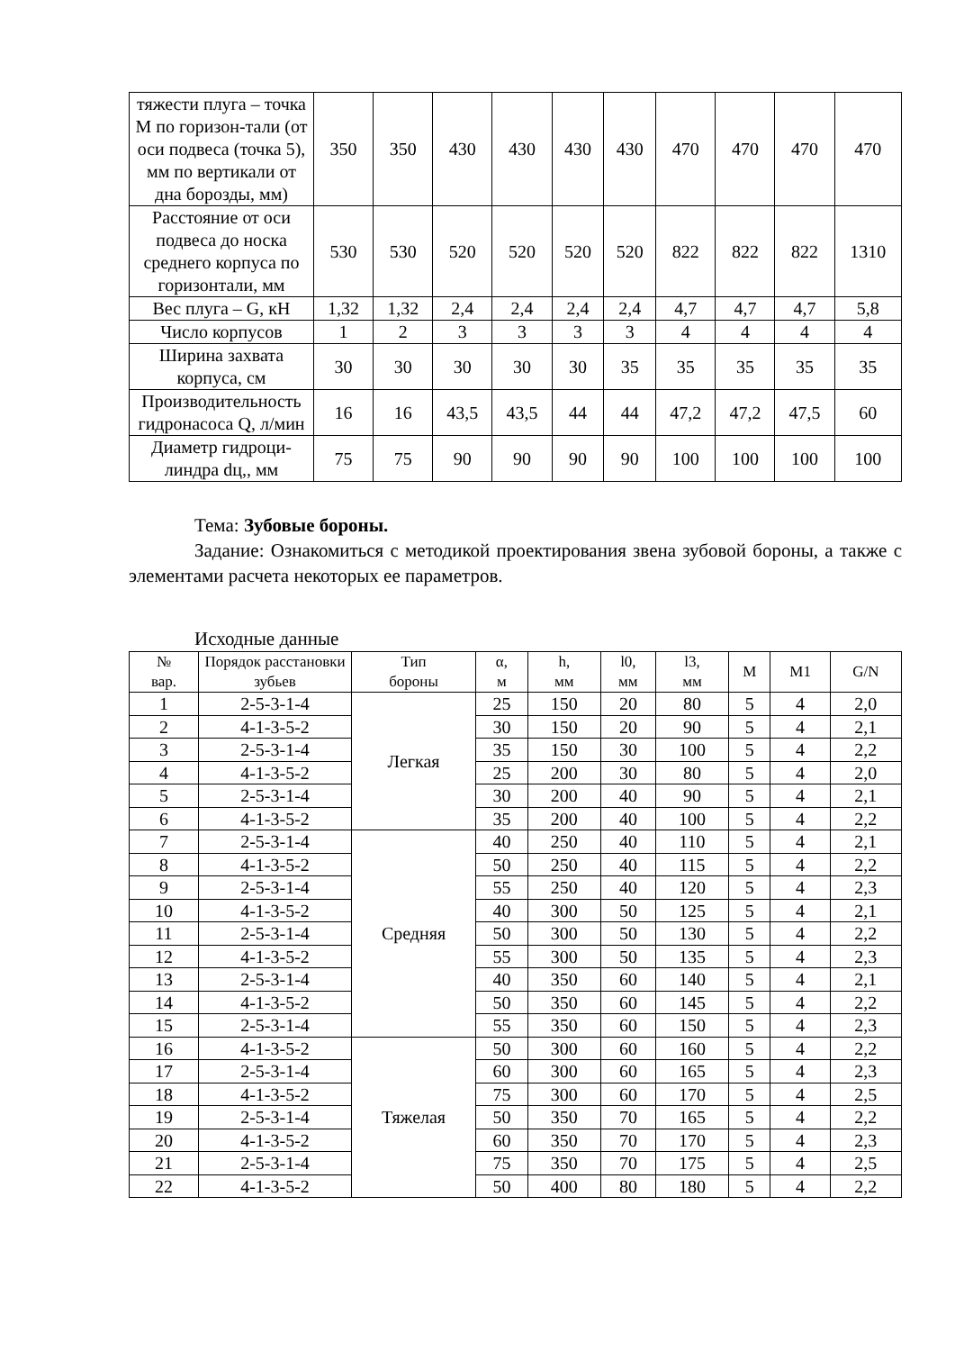| тяжести плуга – точка М по горизон-тали (от оси подвеса (точка 5), мм по вертикали от дна борозды, мм) | 350 | 350 | 430 | 430 | 430 | 430 | 470 | 470 | 470 | 470 |
| Расстояние от оси подвеса до носка среднего корпуса по горизонтали, мм | 530 | 530 | 520 | 520 | 520 | 520 | 822 | 822 | 822 | 1310 |
| Вес плуга – G, кН | 1,32 | 1,32 | 2,4 | 2,4 | 2,4 | 2,4 | 4,7 | 4,7 | 4,7 | 5,8 |
| Число корпусов | 1 | 2 | 3 | 3 | 3 | 3 | 4 | 4 | 4 | 4 |
| Ширина захвата корпуса, см | 30 | 30 | 30 | 30 | 30 | 35 | 35 | 35 | 35 | 35 |
| Производительность гидронасоса Q, л/мин | 16 | 16 | 43,5 | 43,5 | 44 | 44 | 47,2 | 47,2 | 47,5 | 60 |
| Диаметр гидроци-линдра dц,, мм | 75 | 75 | 90 | 90 | 90 | 90 | 100 | 100 | 100 | 100 |
Тема: Зубовые бороны.
Задание: Ознакомиться с методикой проектирования звена зубовой бороны, а также с элементами расчета некоторых ее параметров.
Исходные данные
| № вар. | Порядок расстановки зубьев | Тип бороны | α, м | h, мм | l0, мм | l3, мм | M | M1 | G/N |
| --- | --- | --- | --- | --- | --- | --- | --- | --- | --- |
| 1 | 2-5-3-1-4 | Легкая | 25 | 150 | 20 | 80 | 5 | 4 | 2,0 |
| 2 | 4-1-3-5-2 | | 30 | 150 | 20 | 90 | 5 | 4 | 2,1 |
| 3 | 2-5-3-1-4 | | 35 | 150 | 30 | 100 | 5 | 4 | 2,2 |
| 4 | 4-1-3-5-2 | | 25 | 200 | 30 | 80 | 5 | 4 | 2,0 |
| 5 | 2-5-3-1-4 | | 30 | 200 | 40 | 90 | 5 | 4 | 2,1 |
| 6 | 4-1-3-5-2 | | 35 | 200 | 40 | 100 | 5 | 4 | 2,2 |
| 7 | 2-5-3-1-4 | Средняя | 40 | 250 | 40 | 110 | 5 | 4 | 2,1 |
| 8 | 4-1-3-5-2 | | 50 | 250 | 40 | 115 | 5 | 4 | 2,2 |
| 9 | 2-5-3-1-4 | | 55 | 250 | 40 | 120 | 5 | 4 | 2,3 |
| 10 | 4-1-3-5-2 | | 40 | 300 | 50 | 125 | 5 | 4 | 2,1 |
| 11 | 2-5-3-1-4 | | 50 | 300 | 50 | 130 | 5 | 4 | 2,2 |
| 12 | 4-1-3-5-2 | | 55 | 300 | 50 | 135 | 5 | 4 | 2,3 |
| 13 | 2-5-3-1-4 | | 40 | 350 | 60 | 140 | 5 | 4 | 2,1 |
| 14 | 4-1-3-5-2 | | 50 | 350 | 60 | 145 | 5 | 4 | 2,2 |
| 15 | 2-5-3-1-4 | | 55 | 350 | 60 | 150 | 5 | 4 | 2,3 |
| 16 | 4-1-3-5-2 | Тяжелая | 50 | 300 | 60 | 160 | 5 | 4 | 2,2 |
| 17 | 2-5-3-1-4 | | 60 | 300 | 60 | 165 | 5 | 4 | 2,3 |
| 18 | 4-1-3-5-2 | | 75 | 300 | 60 | 170 | 5 | 4 | 2,5 |
| 19 | 2-5-3-1-4 | | 50 | 350 | 70 | 165 | 5 | 4 | 2,2 |
| 20 | 4-1-3-5-2 | | 60 | 350 | 70 | 170 | 5 | 4 | 2,3 |
| 21 | 2-5-3-1-4 | | 75 | 350 | 70 | 175 | 5 | 4 | 2,5 |
| 22 | 4-1-3-5-2 | | 50 | 400 | 80 | 180 | 5 | 4 | 2,2 |